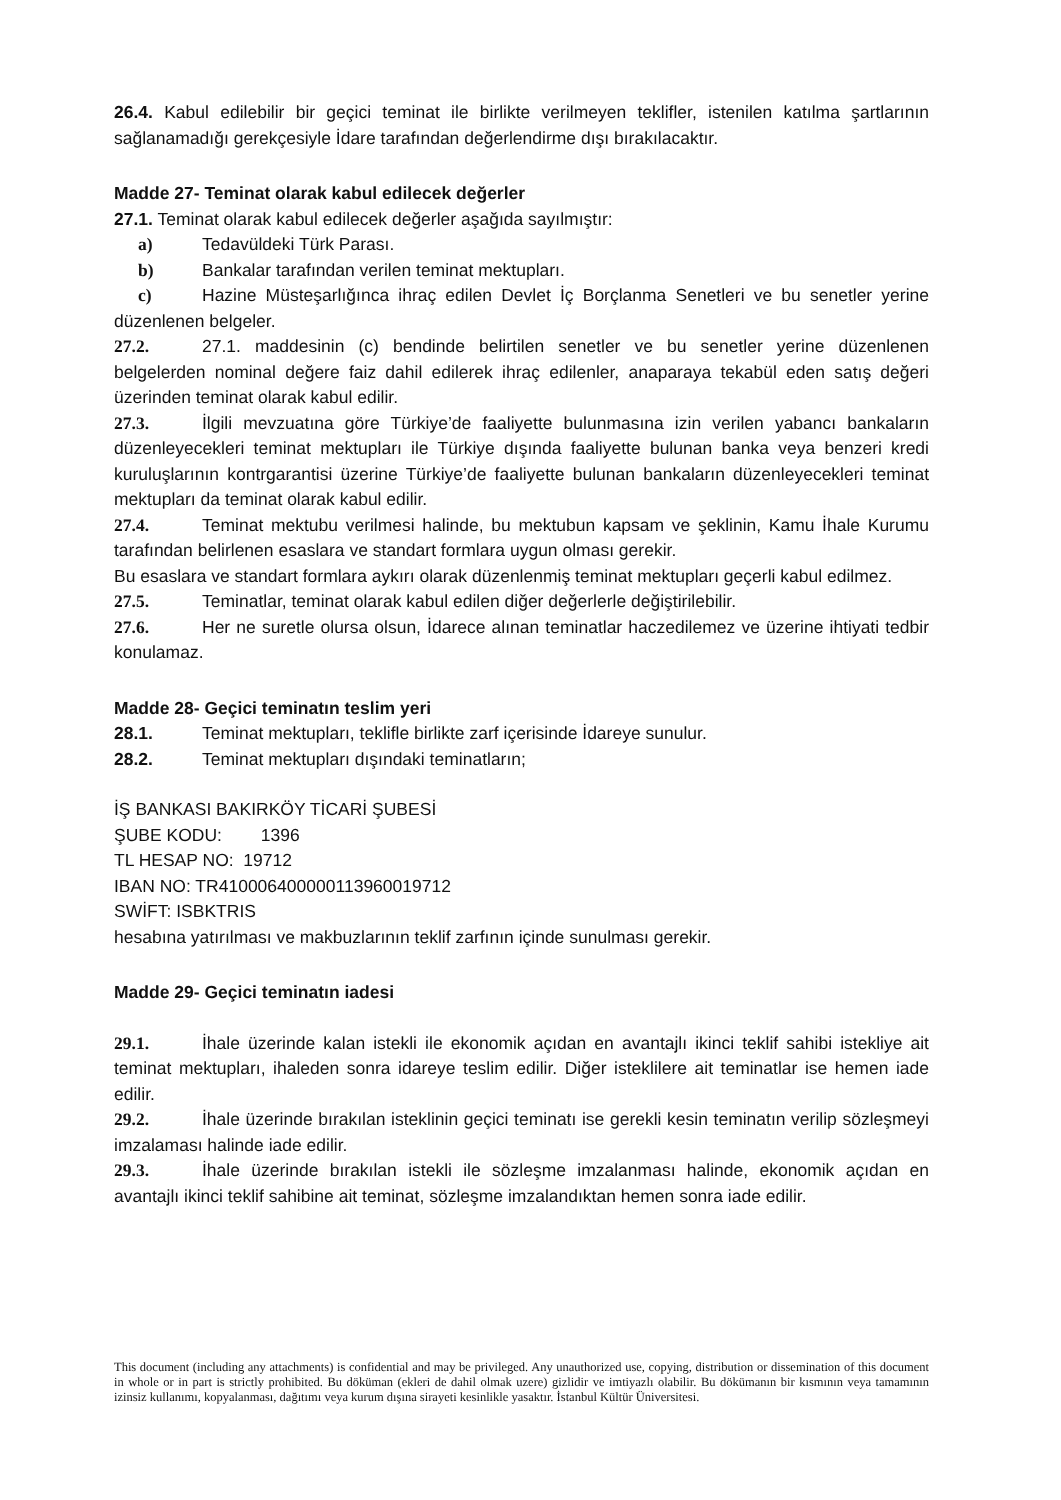26.4. Kabul edilebilir bir geçici teminat ile birlikte verilmeyen teklifler, istenilen katılma şartlarının sağlanamadığı gerekçesiyle İdare tarafından değerlendirme dışı bırakılacaktır.
Madde 27- Teminat olarak kabul edilecek değerler
27.1. Teminat olarak kabul edilecek değerler aşağıda sayılmıştır:
a) Tedavüldeki Türk Parası.
b) Bankalar tarafından verilen teminat mektupları.
c) Hazine Müsteşarlığınca ihraç edilen Devlet İç Borçlanma Senetleri ve bu senetler yerine düzenlenen belgeler.
27.2. 27.1. maddesinin (c) bendinde belirtilen senetler ve bu senetler yerine düzenlenen belgelerden nominal değere faiz dahil edilerek ihraç edilenler, anaparaya tekabül eden satış değeri üzerinden teminat olarak kabul edilir.
27.3. İlgili mevzuatına göre Türkiye’de faaliyette bulunmasına izin verilen yabancı bankaların düzenleyecekleri teminat mektupları ile Türkiye dışında faaliyette bulunan banka veya benzeri kredi kuruluşlarının kontrgarantisi üzerine Türkiye’de faaliyette bulunan bankaların düzenleyecekleri teminat mektupları da teminat olarak kabul edilir.
27.4. Teminat mektubu verilmesi halinde, bu mektubun kapsam ve şeklinin, Kamu İhale Kurumu tarafından belirlenen esaslara ve standart formlara uygun olması gerekir.
Bu esaslara ve standart formlara aykırı olarak düzenlenmiş teminat mektupları geçerli kabul edilmez.
27.5. Teminatlar, teminat olarak kabul edilen diğer değerlerle değiştirilebilir.
27.6. Her ne suretle olursa olsun, İdarece alınan teminatlar haczedilemez ve üzerine ihtiyati tedbir konulamaz.
Madde 28- Geçici teminatın teslim yeri
28.1. Teminat mektupları, teklifle birlikte zarf içerisinde İdareye sunulur.
28.2. Teminat mektupları dışındaki teminatların;
İŞ BANKASI BAKIRKÖY TİCARİ ŞUBESİ
ŞUBE KODU: 1396
TL HESAP NO: 19712
IBAN NO: TR410006400000113960019712
SWİFT: ISBKTRIS
hesabına yatırılması ve makbuzlarının teklif zarfının içinde sunulması gerekir.
Madde 29- Geçici teminatın iadesi
29.1. İhale üzerinde kalan istekli ile ekonomik açıdan en avantajlı ikinci teklif sahibi istekliye ait teminat mektupları, ihaleden sonra idareye teslim edilir. Diğer isteklilere ait teminatlar ise hemen iade edilir.
29.2. İhale üzerinde bırakılan isteklinin geçici teminatı ise gerekli kesin teminatın verilip sözleşmeyi imzalaması halinde iade edilir.
29.3. İhale üzerinde bırakılan istekli ile sözleşme imzalanması halinde, ekonomik açıdan en avantajlı ikinci teklif sahibine ait teminat, sözleşme imzalandıktan hemen sonra iade edilir.
This document (including any attachments) is confidential and may be privileged. Any unauthorized use, copying, distribution or dissemination of this document in whole or in part is strictly prohibited. Bu döküman (ekleri de dahil olmak uzere) gizlidir ve imtiyazlı olabilir. Bu dökümanın bir kısmının veya tamamının izinsiz kullanımı, kopyalanması, dağıtımı veya kurum dışına sirayeti kesinlikle yasaktır. İstanbul Kültür Üniversitesi.